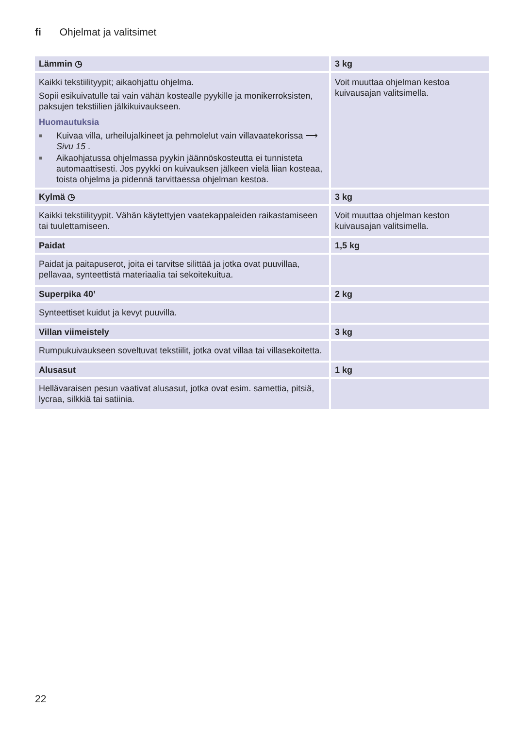fi Ohjelmat ja valitsimet
| Lämmin ◷ | 3 kg |
| Kaikki tekstiilityypit; aikaohjattu ohjelma. Sopii esikuivatulle tai vain vähän kostealle pyykille ja monikerroksisten, paksujen tekstiilien jälkikuivaukseen. Huomautuksia ■ Kuivaa villa, urheilujalkineet ja pehmolelut vain villavaatekorissa ⟶ Sivu 15 . ■ Aikaohjatussa ohjelmassa pyykin jäännöskosteutta ei tunnisteta automaattisesti. Jos pyykki on kuivauksen jälkeen vielä liian kosteaa, toista ohjelma ja pidennä tarvittaessa ohjelman kestoa. | Voit muuttaa ohjelman kestoa kuivausajan valitsimella. |
| Kylmä ◷ | 3 kg |
| Kaikki tekstiilityypit. Vähän käytettyjen vaatekappaleiden raikastamiseen tai tuulettamiseen. | Voit muuttaa ohjelman keston kuivausajan valitsimella. |
| Paidat | 1,5 kg |
| Paidat ja paitapuserot, joita ei tarvitse silittää ja jotka ovat puuvillaa, pellavaa, synteettistä materiaalia tai sekoitekuitua. | |
| Superpika 40’ | 2 kg |
| Synteettiset kuidut ja kevyt puuvilla. | |
| Villan viimeistely | 3 kg |
| Rumpukuivaukseen soveltuvat tekstiilit, jotka ovat villaa tai villasekoitetta. | |
| Alusasut | 1 kg |
| Hellävaraisen pesun vaativat alusasut, jotka ovat esim. samettia, pitsiä, lycraa, silkkiä tai satiinia. | |
22